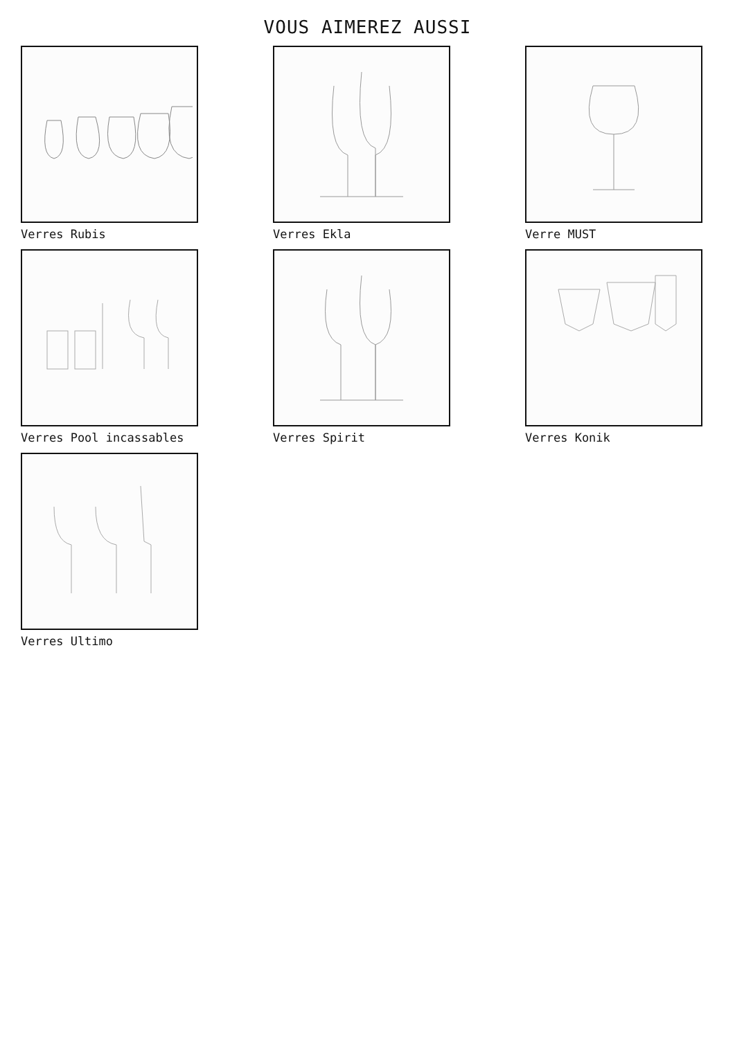VOUS AIMEREZ AUSSI
Verres Rubis
Verres Ekla
Verre MUST
Verres Pool incassables
Verres Spirit
Verres Konik
Verres Ultimo